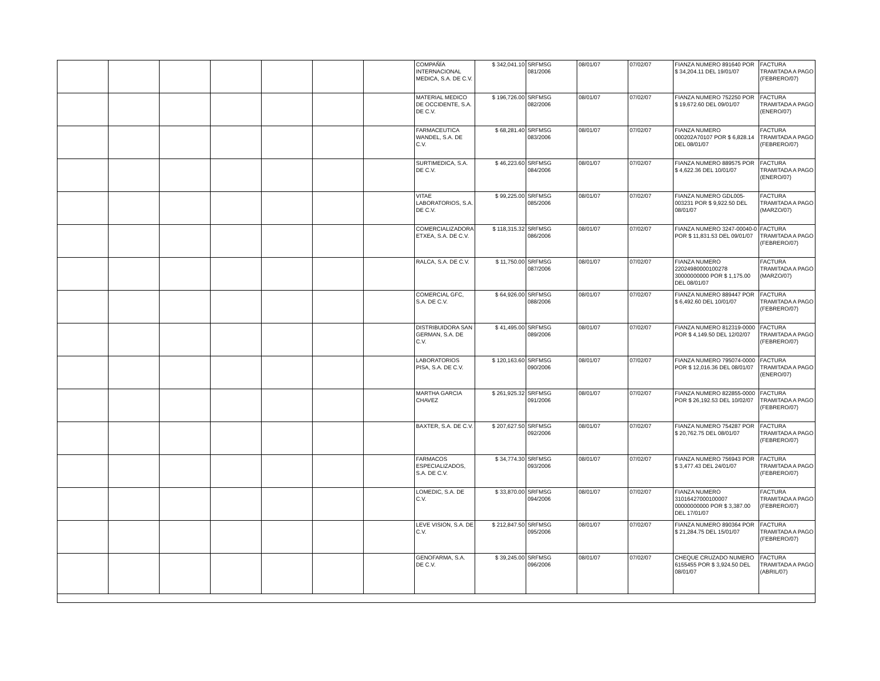| | | | | | | | COMPAÑÍA INTERNACIONAL MEDICA, S.A. DE C.V. | $ 342,041.10 | SRFMSG 081/2006 | 08/01/07 | 07/02/07 | FIANZA NUMERO 891640 POR $ 34,204.11 DEL 19/01/07 | FACTURA TRAMITADA A PAGO (FEBRERO/07) |
| | | | | | | | MATERIAL MEDICO DE OCCIDENTE, S.A. DE C.V. | $ 196,726.00 | SRFMSG 082/2006 | 08/01/07 | 07/02/07 | FIANZA NUMERO 752250 POR $ 19,672.60 DEL 09/01/07 | FACTURA TRAMITADA A PAGO (ENERO/07) |
| | | | | | | | FARMACEUTICA WANDEL, S.A. DE C.V. | $ 68,281.40 | SRFMSG 083/2006 | 08/01/07 | 07/02/07 | FIANZA NUMERO 000202A70107 POR $ 6,828.14 DEL 08/01/07 | FACTURA TRAMITADA A PAGO (FEBRERO/07) |
| | | | | | | | SURTIMEDICA, S.A. DE C.V. | $ 46,223.60 | SRFMSG 084/2006 | 08/01/07 | 07/02/07 | FIANZA NUMERO 889575 POR $ 4,622.36 DEL 10/01/07 | FACTURA TRAMITADA A PAGO (ENERO/07) |
| | | | | | | | VITAE LABORATORIOS, S.A. DE C.V. | $ 99,225.00 | SRFMSG 085/2006 | 08/01/07 | 07/02/07 | FIANZA NUMERO GDL005-003231 POR $ 9,922.50 DEL 08/01/07 | FACTURA TRAMITADA A PAGO (MARZO/07) |
| | | | | | | | COMERCIALIZADORA ETXEA, S.A. DE C.V. | $ 118,315.32 | SRFMSG 086/2006 | 08/01/07 | 07/02/07 | FIANZA NUMERO 3247-00040-0 POR $ 11,831.53 DEL 09/01/07 | FACTURA TRAMITADA A PAGO (FEBRERO/07) |
| | | | | | | | RALCA, S.A. DE C.V. | $ 11,750.00 | SRFMSG 087/2006 | 08/01/07 | 07/02/07 | FIANZA NUMERO 22024980000100278 30000000000 POR $ 1,175.00 DEL 08/01/07 | FACTURA TRAMITADA A PAGO (MARZO/07) |
| | | | | | | | COMERCIAL GFC, S.A. DE C.V. | $ 64,926.00 | SRFMSG 088/2006 | 08/01/07 | 07/02/07 | FIANZA NUMERO 889447 POR $ 6,492.60 DEL 10/01/07 | FACTURA TRAMITADA A PAGO (FEBRERO/07) |
| | | | | | | | DISTRIBUIDORA SAN GERMAN, S.A. DE C.V. | $ 41,495.00 | SRFMSG 089/2006 | 08/01/07 | 07/02/07 | FIANZA NUMERO 812319-0000 POR $ 4,149.50 DEL 12/02/07 | FACTURA TRAMITADA A PAGO (FEBRERO/07) |
| | | | | | | | LABORATORIOS PISA, S.A. DE C.V. | $ 120,163.60 | SRFMSG 090/2006 | 08/01/07 | 07/02/07 | FIANZA NUMERO 795074-0000 POR $ 12,016.36 DEL 08/01/07 | FACTURA TRAMITADA A PAGO (ENERO/07) |
| | | | | | | | MARTHA GARCIA CHAVEZ | $ 261,925.32 | SRFMSG 091/2006 | 08/01/07 | 07/02/07 | FIANZA NUMERO 822855-0000 POR $ 26,192.53 DEL 10/02/07 | FACTURA TRAMITADA A PAGO (FEBRERO/07) |
| | | | | | | | BAXTER, S.A. DE C.V. | $ 207,627.50 | SRFMSG 092/2006 | 08/01/07 | 07/02/07 | FIANZA NUMERO 754287 POR $ 20,762.75 DEL 08/01/07 | FACTURA TRAMITADA A PAGO (FEBRERO/07) |
| | | | | | | | FARMACOS ESPECIALIZADOS, S.A. DE C.V. | $ 34,774.30 | SRFMSG 093/2006 | 08/01/07 | 07/02/07 | FIANZA NUMERO 756943 POR $ 3,477.43 DEL 24/01/07 | FACTURA TRAMITADA A PAGO (FEBRERO/07) |
| | | | | | | | LOMEDIC, S.A. DE C.V. | $ 33,870.00 | SRFMSG 094/2006 | 08/01/07 | 07/02/07 | FIANZA NUMERO 31016427000100007 00000000000 POR $ 3,387.00 DEL 17/01/07 | FACTURA TRAMITADA A PAGO (FEBRERO/07) |
| | | | | | | | LEVE VISION, S.A. DE C.V. | $ 212,847.50 | SRFMSG 095/2006 | 08/01/07 | 07/02/07 | FIANZA NUMERO 890364 POR $ 21,284.75 DEL 15/01/07 | FACTURA TRAMITADA A PAGO (FEBRERO/07) |
| | | | | | | | GENOFARMA, S.A. DE C.V. | $ 39,245.00 | SRFMSG 096/2006 | 08/01/07 | 07/02/07 | CHEQUE CRUZADO NUMERO 6155455 POR $ 3,924.50 DEL 08/01/07 | FACTURA TRAMITADA A PAGO (ABRIL/07) |